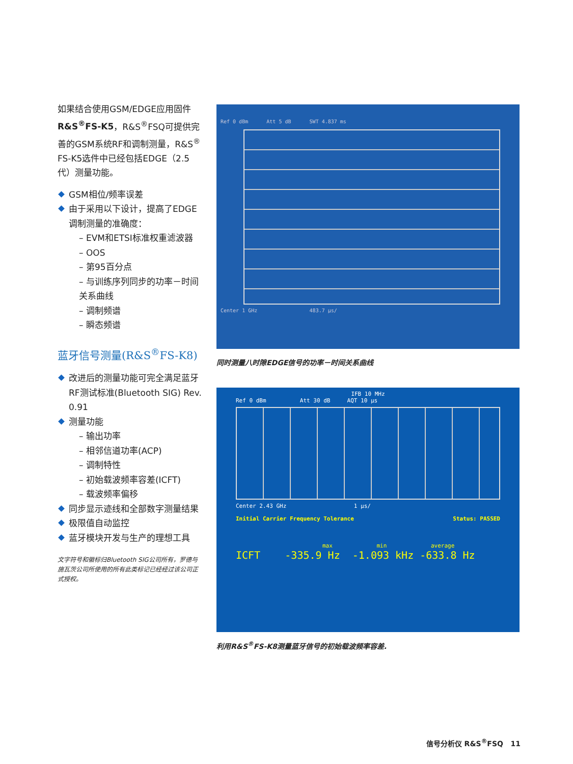如果结合使用GSM/EDGE应用固件R&S<sup>®</sup>FS-K5，R&S<sup>®</sup>FSQ可提供完善的GSM系统RF和调制测量，R&S<sup>®</sup> FS-K5选件中已经包括EDGE（2.5代）测量功能。
GSM相位/频率误差
由于采用以下设计，提高了EDGE调制测量的准确度：
– EVM和ETSI标准权重滤波器
– OOS
– 第95百分点
– 与训练序列同步的功率－时间关系曲线
– 调制频谱
– 瞬态频谱
蓝牙信号测量(R&S<sup>®</sup>FS-K8)
改进后的测量功能可完全满足蓝牙RF测试标准(Bluetooth SIG) Rev. 0.91
测量功能
– 输出功率
– 相邻信道功率(ACP)
– 调制特性
– 初始载波频率容差(ICFT)
– 载波频率偏移
同步显示迹线和全部数字测量结果
极限值自动监控
蓝牙模块开发与生产的理想工具
文字符号和徽标归Bluetooth SIG公司所有，罗德与施瓦茨公司所使用的所有此类标记已经经过该公司正式授权。
Ref 0 dBm Att 5 dB SWT 4.837 ms
Center 1 GHz 483.7 µs/
同时测量八时隙EDGE信号的功率－时间关系曲线
IFB 10 MHz
Ref 0 dBm Att 30 dB AQT 10 µs
Center 2.43 GHz 1 µs/
Initial Carrier Frequency Tolerance Status: PASSED
max min average
ICFT -335.9 Hz -1.093 kHz -633.8 Hz
利用R&S<sup>®</sup>FS-K8测量蓝牙信号的初始载波频率容差.
信号分析仪 R&S<sup>®</sup>FSQ 11